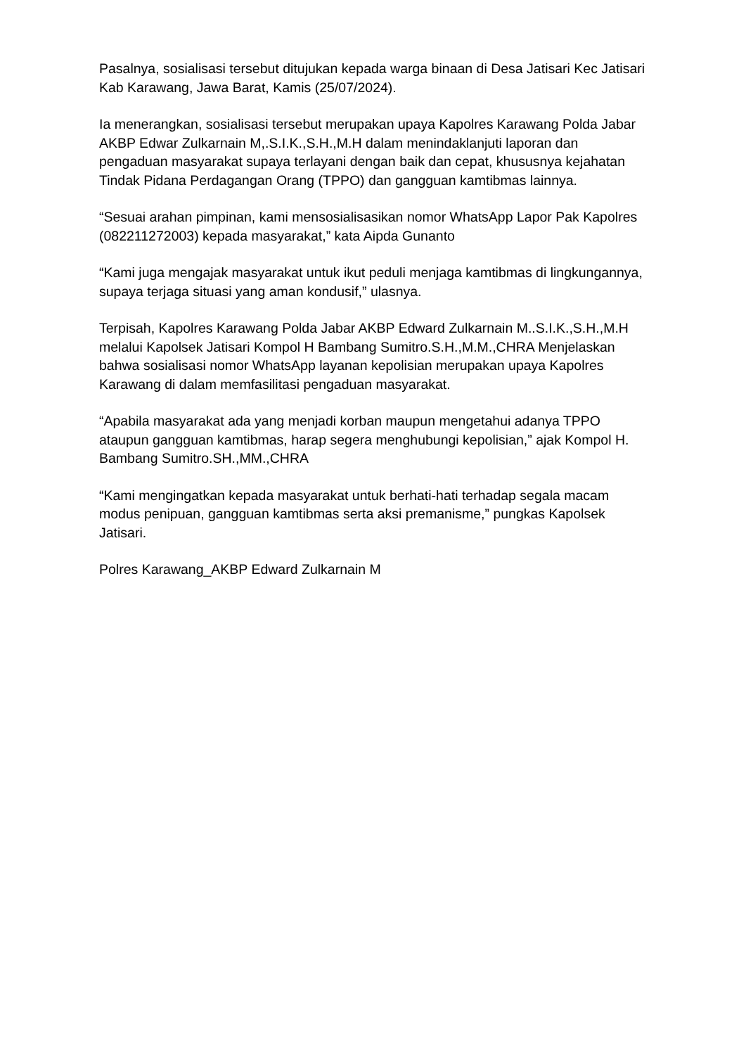Pasalnya, sosialisasi tersebut ditujukan kepada warga binaan di Desa Jatisari Kec Jatisari Kab Karawang, Jawa Barat, Kamis (25/07/2024).
Ia menerangkan, sosialisasi tersebut merupakan upaya Kapolres Karawang Polda Jabar AKBP Edwar Zulkarnain M,.S.I.K.,S.H.,M.H dalam menindaklanjuti laporan dan pengaduan masyarakat supaya terlayani dengan baik dan cepat, khususnya kejahatan Tindak Pidana Perdagangan Orang (TPPO) dan gangguan kamtibmas lainnya.
“Sesuai arahan pimpinan, kami mensosialisasikan nomor WhatsApp Lapor Pak Kapolres (082211272003) kepada masyarakat,” kata Aipda Gunanto
“Kami juga mengajak masyarakat untuk ikut peduli menjaga kamtibmas di lingkungannya, supaya terjaga situasi yang aman kondusif,” ulasnya.
Terpisah, Kapolres Karawang Polda Jabar AKBP Edward Zulkarnain M..S.I.K.,S.H.,M.H melalui Kapolsek Jatisari Kompol H Bambang Sumitro.S.H.,M.M.,CHRA Menjelaskan bahwa sosialisasi nomor WhatsApp layanan kepolisian merupakan upaya Kapolres Karawang di dalam memfasilitasi pengaduan masyarakat.
“Apabila masyarakat ada yang menjadi korban maupun mengetahui adanya TPPO ataupun gangguan kamtibmas, harap segera menghubungi kepolisian,” ajak Kompol H. Bambang Sumitro.SH.,MM.,CHRA
“Kami mengingatkan kepada masyarakat untuk berhati-hati terhadap segala macam modus penipuan, gangguan kamtibmas serta aksi premanisme,” pungkas Kapolsek Jatisari.
Polres Karawang_AKBP Edward Zulkarnain M